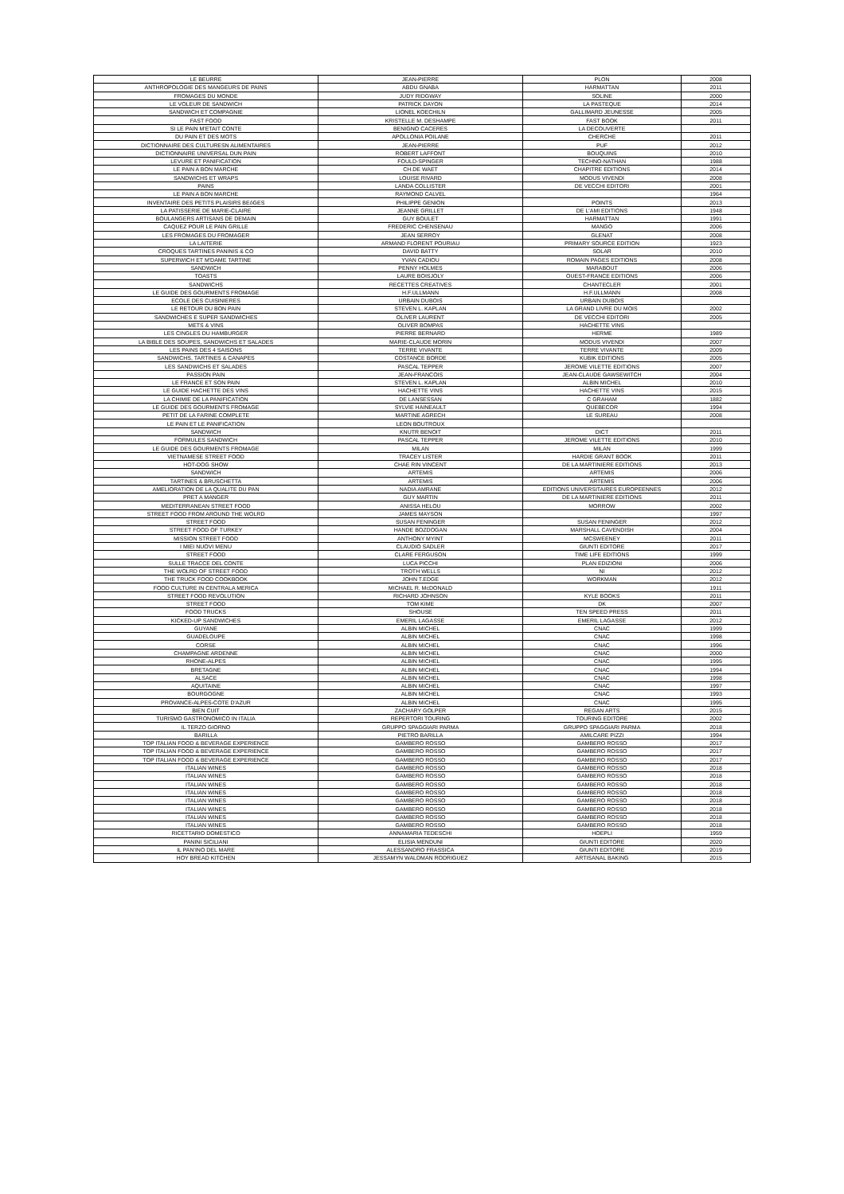| LE BEURRE | JEAN-PIERRE | PLON | 2008 |
| ANTHROPOLOGIE DES MANGEURS DE PAINS | ABDU GNABA | HARMATTAN | 2011 |
| FROMAGES DU MONDE | JUDY RIDGWAY | SOLINE | 2000 |
| LE VOLEUR DE SANDWICH | PATRICK DAYON | LA PASTEQUE | 2014 |
| SANDWICH ET COMPAGNIE | LIONEL KOECHILN | GALLIMARD JEUNESSE | 2005 |
| FAST FOOD | KRISTELLE M. DESHAMPE | FAST BOOK | 2011 |
| SI LE PAIN M'ETAIT CONTE | BENIGNO CACERES | LA DECOUVERTE | |
| DU PAIN ET DES MOTS | APOLLONIA POILANE | CHERCHE | 2011 |
| DICTIONNAIRE DES CULTURESN ALIMENTAIRES | JEAN-PIERRE | PUF | 2012 |
| DICTIONNAIRE UNIVERSAL DUN PAIN | ROBERT LAFFONT | BOUQUINS | 2010 |
| LEVURE ET PANIFICATION | FOULD-SPINGER | TECHNO-NATHAN | 1988 |
| LE PAIN A BON MARCHE | CH.DE WAET | CHAPITRE EDITIONS | 2014 |
| SANDWICHS ET WRAPS | LOUISE RIVARD | MODUS VIVENDI | 2008 |
| PAINS | LANDA COLLISTER | DE VECCHI EDITORI | 2001 |
| LE PAIN A BON MARCHE | RAYMOND CALVEL | | 1964 |
| INVENTAIRE DES PETITS PLAISIRS BEóGES | PHILIPPE GENION | POINTS | 2013 |
| LA PATISSERIE DE MARIE-CLAIRE | JEANNE GRILLET | DE L'AMI EDITIONS | 1948 |
| BOULANGERS ARTISANS DE DEMAIN | GUY BOULET | HARMATTAN | 1991 |
| CAQUEZ POUR LE PAIN GRILLE | FREDERIC CHENSENAU | MANGO | 2006 |
| LES FROMAGES DU FROMAGER | JEAN SERROY | GLENAT | 2008 |
| LA LAITERIE | ARMAND FLORENT POURIAU | PRIMARY SOURCE EDITION | 1923 |
| CROQUES TARTINES PANINIS & CO | DAVID BATTY | SOLAR | 2010 |
| SUPERWICH ET M'DAME TARTINE | YVAN CADIOU | ROMAIN PAGES EDITIONS | 2008 |
| SANDWICH | PENNY HOLMES | MARABOUT | 2006 |
| TOASTS | LAURE BOISJOLY | OUEST-FRANCE EDITIONS | 2006 |
| SANDWICHS | RECETTES CREATIVES | CHANTECLER | 2001 |
| LE GUIDE DES GOURMENTS FROMAGE | H.F.ULLMANN | H.F.ULLMANN | 2008 |
| ECOLE DES CUISINIERES | URBAIN DUBOIS | URBAIN DUBOIS | |
| LE RETOUR DU BON PAIN | STEVEN L. KAPLAN | LA GRAND LIVRE DU MOIS | 2002 |
| SANDWICHES E SUPER SANDWICHES | OLIVER LAURENT | DE VECCHI EDITORI | 2005 |
| METS & VINS | OLIVER BOMPAS | HACHETTE VINS | |
| LES CINGLES DU HAMBURGER | PIERRE BERNARD | HERME | 1989 |
| LA BIBLE DES SOUPES, SANDWICHS ET SALADES | MARIE-CLAUDE MORIN | MODUS VIVENDI | 2007 |
| LES PAINS DES 4 SAISONS | TERRE VIVANTE | TERRE VIVANTE | 2009 |
| SANDWICHS, TARTINES & CANAPES | COSTANCE BORDE | KUBIK EDITIONS | 2005 |
| LES SANDWICHS ET SALADES | PASCAL TEPPER | JEROME VILETTE EDITIONS | 2007 |
| PASSION PAIN | JEAN-FRANCOIS | JEAN-CLAUDE GAWSEWITCH | 2004 |
| LE FRANCE ET SON PAIN | STEVEN L. KAPLAN | ALBIN MICHEL | 2010 |
| LE GUIDE HACHETTE DES VINS | HACHETTE VINS | HACHETTE VINS | 2015 |
| LA CHIMIE DE LA PANIFICATION | DE LANSESSAN | C GRAHAM | 1882 |
| LE GUIDE DES GOURMENTS FROMAGE | SYLVIE HAINEAULT | QUEBECOR | 1994 |
| PETIT DE LA FARINE COMPLETE | MARTINE AGRECH | LE SUREAU | 2008 |
| LE PAIN ET LE PANIFICATION | LEON BOUTROUX | | |
| SANDWICH | KNUTR BENOIT | DICT | 2011 |
| FORMULES SANDWICH | PASCAL TEPPER | JEROME VILETTE EDITIONS | 2010 |
| LE GUIDE DES GOURMENTS FROMAGE | MILAN | MILAN | 1999 |
| VIETNAMESE STREET FOOD | TRACEY LISTER | HARDIE GRANT BOOK | 2011 |
| HOT-DOG SHOW | CHAE RIN VINCENT | DE LA MARTINIERE EDITIONS | 2013 |
| SANDWICH | ARTEMIS | ARTEMIS | 2006 |
| TARTINES & BRUSCHETTA | ARTEMIS | ARTEMIS | 2006 |
| AMELIORATION DE LA QUALITE DU PAN | NADIA AMRANE | EDITIONS UNIVERSITAIRES EUROPEENNES | 2012 |
| PRET A MANGER | GUY MARTIN | DE LA MARTINIERE EDITIONS | 2011 |
| MEDITERRANEAN STREET FOOD | ANISSA HELOU | MORROW | 2002 |
| STREET FOOD FROM AROUND THE WOLRD | JAMES MAYSON | | 1997 |
| STREET FOOD | SUSAN FENINGER | SUSAN FENINGER | 2012 |
| STREET FOOD OF TURKEY | HANDE BOZDOGAN | MARSHALL CAVENDISH | 2004 |
| MISSION STREET FOOD | ANTHONY MYINT | MCSWEENEY | 2011 |
| I MIEI NUOVI MENU | CLAUDIO SADLER | GIUNTI EDITORE | 2017 |
| STREET FOOD | CLARE FERGUSON | TIME LIFE EDITIONS | 1999 |
| SULLE TRACCE DEL CONTE | LUCA PICCHI | PLAN EDIZIONI | 2006 |
| THE WOLRD OF STREET FOOD | TROTH WELLS | NI | 2012 |
| THE TRUCK FOOD COOKBOOK | JOHN T.EDGE | WORKMAN | 2012 |
| FOOD CULTURE IN CENTRALA MERICA | MICHAEL R. McDONALD | | 1911 |
| STREET FOOD REVOLUTION | RICHARD JOHNSON | KYLE BOOKS | 2011 |
| STREET FOOD | TOM KIME | DK | 2007 |
| FOOD TRUCKS | SHOUSE | TEN SPEED PRESS | 2011 |
| KICKED-UP SANDWICHES | EMERIL LAGASSE | EMERIL LAGASSE | 2012 |
| GUYANE | ALBIN MICHEL | CNAC | 1999 |
| GUADELOUPE | ALBIN MICHEL | CNAC | 1998 |
| CORSE | ALBIN MICHEL | CNAC | 1996 |
| CHAMPAGNE ARDENNE | ALBIN MICHEL | CNAC | 2000 |
| RHONE-ALPES | ALBIN MICHEL | CNAC | 1995 |
| BRETAGNE | ALBIN MICHEL | CNAC | 1994 |
| ALSACE | ALBIN MICHEL | CNAC | 1998 |
| AQUITAINE | ALBIN MICHEL | CNAC | 1997 |
| BOURGOGNE | ALBIN MICHEL | CNAC | 1993 |
| PROVANCE-ALPES-COTE D'AZUR | ALBIN MICHEL | CNAC | 1995 |
| BIEN CUIT | ZACHARY GOLPER | REGAN ARTS | 2015 |
| TURISMO GASTRONOMICO IN ITALIA | REPERTORI TOURING | TOURING EDITORE | 2002 |
| IL TERZO GIORNO | GRUPPO SPAGGIARI PARMA | GRUPPO SPAGGIARI PARMA | 2018 |
| BARILLA | PIETRO BARILLA | AMILCARE PIZZI | 1994 |
| TOP ITALIAN FOOD & BEVERAGE EXPERIENCE | GAMBERO ROSSO | GAMBERO ROSSO | 2017 |
| TOP ITALIAN FOOD & BEVERAGE EXPERIENCE | GAMBERO ROSSO | GAMBERO ROSSO | 2017 |
| TOP ITALIAN FOOD & BEVERAGE EXPERIENCE | GAMBERO ROSSO | GAMBERO ROSSO | 2017 |
| ITALIAN WINES | GAMBERO ROSSO | GAMBERO ROSSO | 2018 |
| ITALIAN WINES | GAMBERO ROSSO | GAMBERO ROSSO | 2018 |
| ITALIAN WINES | GAMBERO ROSSO | GAMBERO ROSSO | 2018 |
| ITALIAN WINES | GAMBERO ROSSO | GAMBERO ROSSO | 2018 |
| ITALIAN WINES | GAMBERO ROSSO | GAMBERO ROSSO | 2018 |
| ITALIAN WINES | GAMBERO ROSSO | GAMBERO ROSSO | 2018 |
| ITALIAN WINES | GAMBERO ROSSO | GAMBERO ROSSO | 2018 |
| ITALIAN WINES | GAMBERO ROSSO | GAMBERO ROSSO | 2018 |
| RICETTARIO DOMESTICO | ANNAMARIA TEDESCHI | HOEPLI | 1959 |
| PANINI SICILIANI | ELISIA MENDUNI | GIUNTI EDITORE | 2020 |
| IL PAN'INO DEL MARE | ALESSANDRO FRASSICA | GIUNTI EDITORE | 2019 |
| HOY BREAD KITCHEN | JESSAMYN WALDMAN RODRIGUEZ | ARTISANAL BAKING | 2015 |